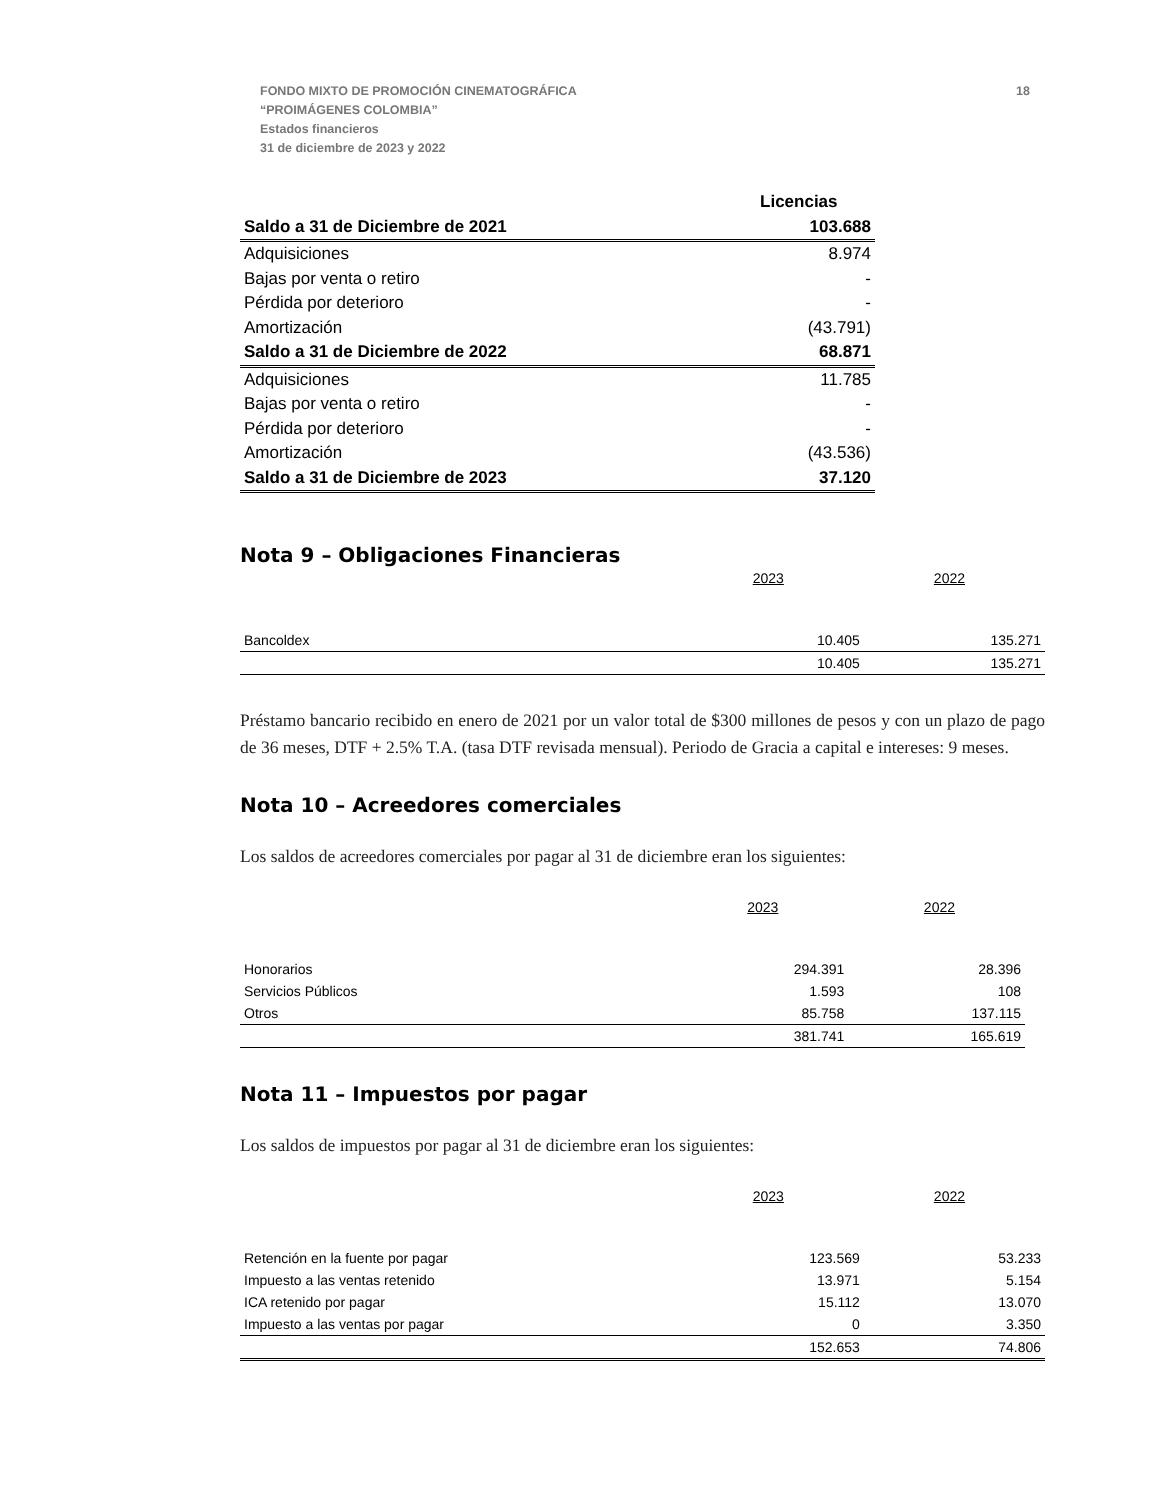18 FONDO MIXTO DE PROMOCIÓN CINEMATOGRÁFICA
“PROIMÁGENES COLOMBIA”
Estados financieros
31 de diciembre de 2023 y 2022
| | Licencias |
| Saldo a 31 de Diciembre de 2021 | 103.688 |
| Adquisiciones | 8.974 |
| Bajas por venta o retiro | - |
| Pérdida por deterioro | - |
| Amortización | (43.791) |
| Saldo a 31 de Diciembre de 2022 | 68.871 |
| Adquisiciones | 11.785 |
| Bajas por venta o retiro | - |
| Pérdida por deterioro | - |
| Amortización | (43.536) |
| Saldo a 31 de Diciembre de 2023 | 37.120 |
Nota 9 – Obligaciones Financieras
| | 2023 | 2022 |
| Bancoldex | 10.405 | 135.271 |
| | 10.405 | 135.271 |
Préstamo bancario recibido en enero de 2021 por un valor total de $300 millones de pesos y con un plazo de pago de 36 meses, DTF + 2.5% T.A. (tasa DTF revisada mensual). Periodo de Gracia a capital e intereses: 9 meses.
Nota 10 – Acreedores comerciales
Los saldos de acreedores comerciales por pagar al 31 de diciembre eran los siguientes:
| | 2023 | 2022 |
| Honorarios | 294.391 | 28.396 |
| Servicios Públicos | 1.593 | 108 |
| Otros | 85.758 | 137.115 |
| | 381.741 | 165.619 |
Nota 11 – Impuestos por pagar
Los saldos de impuestos por pagar al 31 de diciembre eran los siguientes:
| | 2023 | 2022 |
| Retención en la fuente por pagar | 123.569 | 53.233 |
| Impuesto a las ventas retenido | 13.971 | 5.154 |
| ICA retenido por pagar | 15.112 | 13.070 |
| Impuesto a las ventas por pagar | 0 | 3.350 |
| | 152.653 | 74.806 |